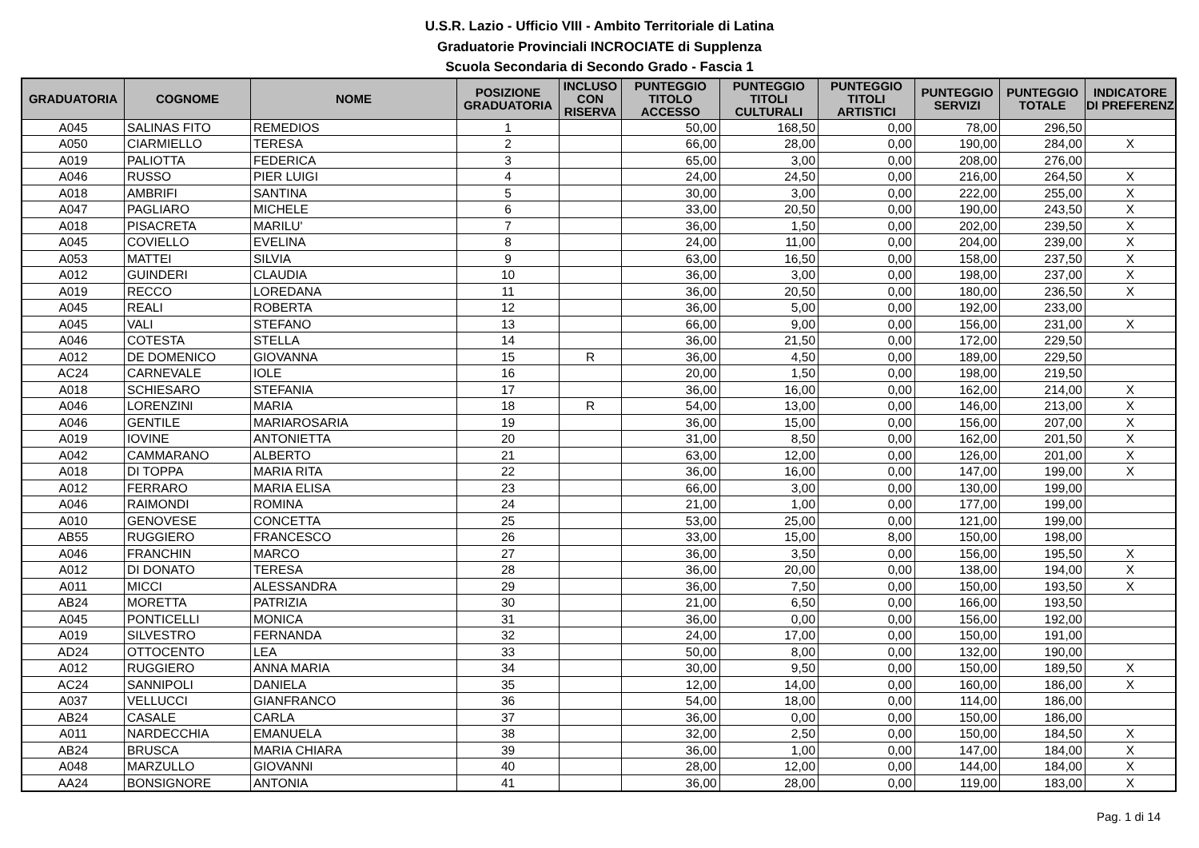U.S.R. Lazio - Ufficio VIII - Ambito Territoriale di Latina
Graduatorie Provinciali INCROCIATE di Supplenza
Scuola Secondaria di Secondo Grado - Fascia 1
| GRADUATORIA | COGNOME | NOME | POSIZIONE GRADUATORIA | INCLUSO CON RISERVA | PUNTEGGIO TITOLO ACCESSO | PUNTEGGIO TITOLI CULTURALI | PUNTEGGIO TITOLI ARTISTICI | PUNTEGGIO SERVIZI | PUNTEGGIO TOTALE | INDICATORE DI PREFERENZ |
| --- | --- | --- | --- | --- | --- | --- | --- | --- | --- | --- |
| A045 | SALINAS FITO | REMEDIOS | 1 | | 50,00 | 168,50 | 0,00 | 78,00 | 296,50 | |
| A050 | CIARMIELLO | TERESA | 2 | | 66,00 | 28,00 | 0,00 | 190,00 | 284,00 | X |
| A019 | PALIOTTA | FEDERICA | 3 | | 65,00 | 3,00 | 0,00 | 208,00 | 276,00 | |
| A046 | RUSSO | PIER LUIGI | 4 | | 24,00 | 24,50 | 0,00 | 216,00 | 264,50 | X |
| A018 | AMBRIFI | SANTINA | 5 | | 30,00 | 3,00 | 0,00 | 222,00 | 255,00 | X |
| A047 | PAGLIARO | MICHELE | 6 | | 33,00 | 20,50 | 0,00 | 190,00 | 243,50 | X |
| A018 | PISACRETA | MARILU' | 7 | | 36,00 | 1,50 | 0,00 | 202,00 | 239,50 | X |
| A045 | COVIELLO | EVELINA | 8 | | 24,00 | 11,00 | 0,00 | 204,00 | 239,00 | X |
| A053 | MATTEI | SILVIA | 9 | | 63,00 | 16,50 | 0,00 | 158,00 | 237,50 | X |
| A012 | GUINDERI | CLAUDIA | 10 | | 36,00 | 3,00 | 0,00 | 198,00 | 237,00 | X |
| A019 | RECCO | LOREDANA | 11 | | 36,00 | 20,50 | 0,00 | 180,00 | 236,50 | X |
| A045 | REALI | ROBERTA | 12 | | 36,00 | 5,00 | 0,00 | 192,00 | 233,00 | |
| A045 | VALI | STEFANO | 13 | | 66,00 | 9,00 | 0,00 | 156,00 | 231,00 | X |
| A046 | COTESTA | STELLA | 14 | | 36,00 | 21,50 | 0,00 | 172,00 | 229,50 | |
| A012 | DE DOMENICO | GIOVANNA | 15 | R | 36,00 | 4,50 | 0,00 | 189,00 | 229,50 | |
| AC24 | CARNEVALE | IOLE | 16 | | 20,00 | 1,50 | 0,00 | 198,00 | 219,50 | |
| A018 | SCHIESARO | STEFANIA | 17 | | 36,00 | 16,00 | 0,00 | 162,00 | 214,00 | X |
| A046 | LORENZINI | MARIA | 18 | R | 54,00 | 13,00 | 0,00 | 146,00 | 213,00 | X |
| A046 | GENTILE | MARIAROSARIA | 19 | | 36,00 | 15,00 | 0,00 | 156,00 | 207,00 | X |
| A019 | IOVINE | ANTONIETTA | 20 | | 31,00 | 8,50 | 0,00 | 162,00 | 201,50 | X |
| A042 | CAMMARANO | ALBERTO | 21 | | 63,00 | 12,00 | 0,00 | 126,00 | 201,00 | X |
| A018 | DI TOPPA | MARIA RITA | 22 | | 36,00 | 16,00 | 0,00 | 147,00 | 199,00 | X |
| A012 | FERRARO | MARIA ELISA | 23 | | 66,00 | 3,00 | 0,00 | 130,00 | 199,00 | |
| A046 | RAIMONDI | ROMINA | 24 | | 21,00 | 1,00 | 0,00 | 177,00 | 199,00 | |
| A010 | GENOVESE | CONCETTA | 25 | | 53,00 | 25,00 | 0,00 | 121,00 | 199,00 | |
| AB55 | RUGGIERO | FRANCESCO | 26 | | 33,00 | 15,00 | 8,00 | 150,00 | 198,00 | |
| A046 | FRANCHIN | MARCO | 27 | | 36,00 | 3,50 | 0,00 | 156,00 | 195,50 | X |
| A012 | DI DONATO | TERESA | 28 | | 36,00 | 20,00 | 0,00 | 138,00 | 194,00 | X |
| A011 | MICCI | ALESSANDRA | 29 | | 36,00 | 7,50 | 0,00 | 150,00 | 193,50 | X |
| AB24 | MORETTA | PATRIZIA | 30 | | 21,00 | 6,50 | 0,00 | 166,00 | 193,50 | |
| A045 | PONTICELLI | MONICA | 31 | | 36,00 | 0,00 | 0,00 | 156,00 | 192,00 | |
| A019 | SILVESTRO | FERNANDA | 32 | | 24,00 | 17,00 | 0,00 | 150,00 | 191,00 | |
| AD24 | OTTOCENTO | LEA | 33 | | 50,00 | 8,00 | 0,00 | 132,00 | 190,00 | |
| A012 | RUGGIERO | ANNA MARIA | 34 | | 30,00 | 9,50 | 0,00 | 150,00 | 189,50 | X |
| AC24 | SANNIPOLI | DANIELA | 35 | | 12,00 | 14,00 | 0,00 | 160,00 | 186,00 | X |
| A037 | VELLUCCI | GIANFRANCO | 36 | | 54,00 | 18,00 | 0,00 | 114,00 | 186,00 | |
| AB24 | CASALE | CARLA | 37 | | 36,00 | 0,00 | 0,00 | 150,00 | 186,00 | |
| A011 | NARDECCHIA | EMANUELA | 38 | | 32,00 | 2,50 | 0,00 | 150,00 | 184,50 | X |
| AB24 | BRUSCA | MARIA CHIARA | 39 | | 36,00 | 1,00 | 0,00 | 147,00 | 184,00 | X |
| A048 | MARZULLO | GIOVANNI | 40 | | 28,00 | 12,00 | 0,00 | 144,00 | 184,00 | X |
| AA24 | BONSIGNORE | ANTONIA | 41 | | 36,00 | 28,00 | 0,00 | 119,00 | 183,00 | X |
Pag. 1 di 14